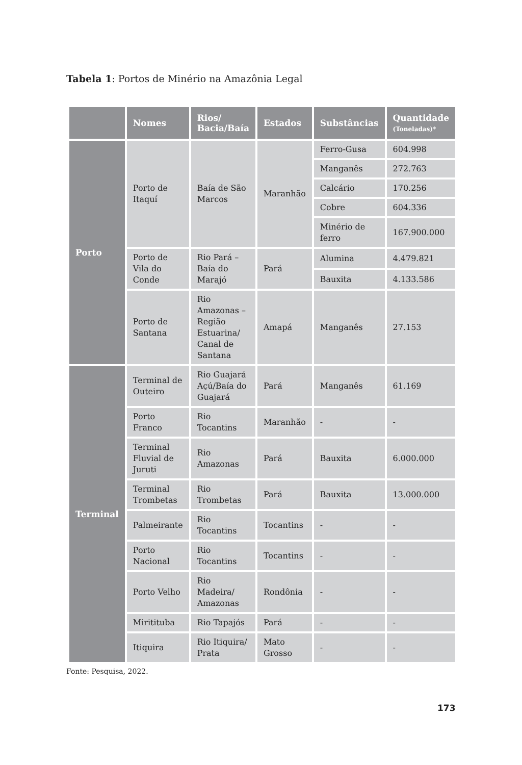Tabela 1: Portos de Minério na Amazônia Legal
| | Nomes | Rios/ Bacia/Baía | Estados | Substâncias | Quantidade (Toneladas)* |
| --- | --- | --- | --- | --- | --- |
| Porto | Porto de Itaquí | Baía de São Marcos | Maranhão | Ferro-Gusa | 604.998 |
| | | | | Manganês | 272.763 |
| | | | | Calcário | 170.256 |
| | | | | Cobre | 604.336 |
| | | | | Minério de ferro | 167.900.000 |
| | Porto de Vila do Conde | Rio Pará – Baía do Marajó | Pará | Alumina | 4.479.821 |
| | | | | Bauxita | 4.133.586 |
| | Porto de Santana | Rio Amazonas – Região Estuarina/ Canal de Santana | Amapá | Manganês | 27.153 |
| Terminal | Terminal de Outeiro | Rio Guajará Açú/Baía do Guajará | Pará | Manganês | 61.169 |
| | Porto Franco | Rio Tocantins | Maranhão | - | - |
| | Terminal Fluvial de Juruti | Rio Amazonas | Pará | Bauxita | 6.000.000 |
| | Terminal Trombetas | Rio Trombetas | Pará | Bauxita | 13.000.000 |
| | Palmeirante | Rio Tocantins | Tocantins | - | - |
| | Porto Nacional | Rio Tocantins | Tocantins | - | - |
| | Porto Velho | Rio Madeira/ Amazonas | Rondônia | - | - |
| | Miritituba | Rio Tapajós | Pará | - | - |
| | Itiquira | Rio Itiquira/ Prata | Mato Grosso | - | - |
Fonte: Pesquisa, 2022.
173